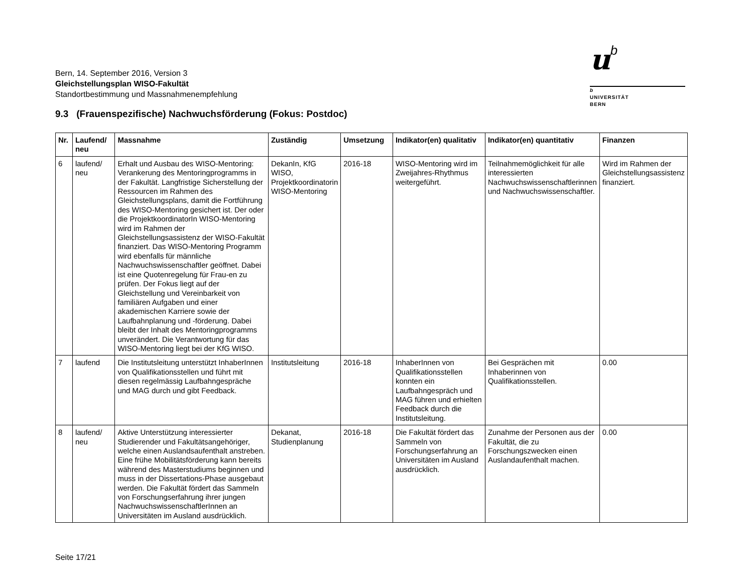ub
b
UNIVERSITÄT
BERN
Bern, 14. September 2016, Version 3
Gleichstellungsplan WISO-Fakultät
Standortbestimmung und Massnahmenempfehlung
9.3 (Frauenspezifische) Nachwuchsförderung (Fokus: Postdoc)
| Nr. | Laufend/ neu | Massnahme | Zuständig | Umsetzung | Indikator(en) qualitativ | Indikator(en) quantitativ | Finanzen |
| --- | --- | --- | --- | --- | --- | --- | --- |
| 6 | laufend/ neu | Erhalt und Ausbau des WISO-Mentoring: Verankerung des Mentoringprogramms in der Fakultät. Langfristige Sicherstellung der Ressourcen im Rahmen des Gleichstellungsplans, damit die Fortführung des WISO-Mentoring gesichert ist. Der oder die ProjektkoordinatorIn WISO-Mentoring wird im Rahmen der Gleichstellungsassistenz der WISO-Fakultät finanziert. Das WISO-Mentoring Programm wird ebenfalls für männliche Nachwuchswissenschaftler geöffnet. Dabei ist eine Quotenregelung für Frau-en zu prüfen. Der Fokus liegt auf der Gleichstellung und Vereinbarkeit von familiären Aufgaben und einer akademischen Karriere sowie der Laufbahnplanung und -förderung. Dabei bleibt der Inhalt des Mentoringprogramms unverändert. Die Verantwortung für das WISO-Mentoring liegt bei der KfG WISO. | DekanIn, KfG WISO, Projektkoordinatorin WISO-Mentoring | 2016-18 | WISO-Mentoring wird im Zweijahres-Rhythmus weitergeführt. | Teilnahmemöglichkeit für alle interessierten Nachwuchswissenschaftlerinnen und Nachwuchswissenschaftler. | Wird im Rahmen der Gleichstellungsassistenz finanziert. |
| 7 | laufend | Die Institutsleitung unterstützt InhaberInnen von Qualifikationsstellen und führt mit diesen regelmässig Laufbahngespräche und MAG durch und gibt Feedback. | Institutsleitung | 2016-18 | InhaberInnen von Qualifikationsstellen konnten ein Laufbahngespräch und MAG führen und erhielten Feedback durch die Institutsleitung. | Bei Gesprächen mit Inhaberinnen von Qualifikationsstellen. | 0.00 |
| 8 | laufend/ neu | Aktive Unterstützung interessierter Studierender und Fakultätsangehöriger, welche einen Auslandsaufenthalt anstreben. Eine frühe Mobilitätsförderung kann bereits während des Masterstudiums beginnen und muss in der Dissertations-Phase ausgebaut werden. Die Fakultät fördert das Sammeln von Forschungserfahrung ihrer jungen NachwuchswissenschaftlerInnen an Universitäten im Ausland ausdrücklich. | Dekanat, Studienplanung | 2016-18 | Die Fakultät fördert das Sammeln von Forschungserfahrung an Universitäten im Ausland ausdrücklich. | Zunahme der Personen aus der Fakultät, die zu Forschungszwecken einen Auslandaufenthalt machen. | 0.00 |
Seite 17/21